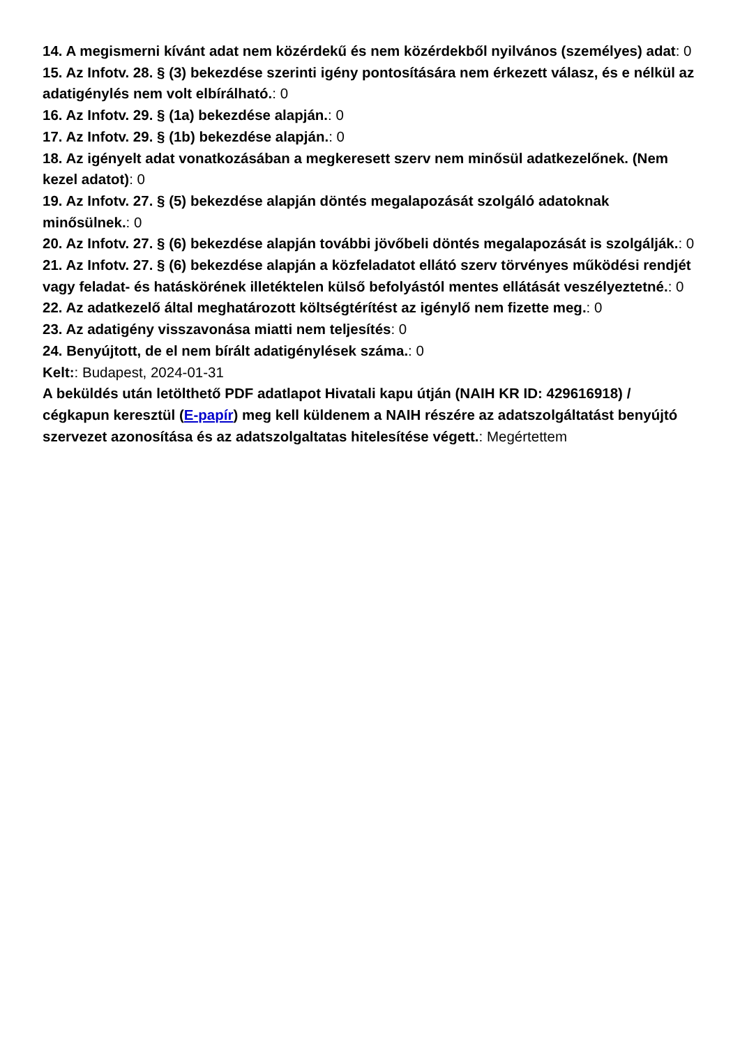14. A megismerni kívánt adat nem közérdekű és nem közérdekből nyilvános (személyes) adat: 0
15. Az Infotv. 28. § (3) bekezdése szerinti igény pontosítására nem érkezett válasz, és e nélkül az adatigénylés nem volt elbírálható.: 0
16. Az Infotv. 29. § (1a) bekezdése alapján.: 0
17. Az Infotv. 29. § (1b) bekezdése alapján.: 0
18. Az igényelt adat vonatkozásában a megkeresett szerv nem minősül adatkezelőnek. (Nem kezel adatot): 0
19. Az Infotv. 27. § (5) bekezdése alapján döntés megalapozását szolgáló adatoknak minősülnek.: 0
20. Az Infotv. 27. § (6) bekezdése alapján további jövőbeli döntés megalapozását is szolgálják.: 0
21. Az Infotv. 27. § (6) bekezdése alapján a közfeladatot ellátó szerv törvényes működési rendjét vagy feladat- és hatáskörének illetéktelen külső befolyástól mentes ellátását veszélyeztetné.: 0
22. Az adatkezelő által meghatározott költségtérítést az igénylő nem fizette meg.: 0
23. Az adatigény visszavonása miatti nem teljesítés: 0
24. Benyújtott, de el nem bírált adatigénylések száma.: 0
Kelt:: Budapest, 2024-01-31
A beküldés után letölthető PDF adatlapot Hivatali kapu útján (NAIH KR ID: 429616918) / cégkapun keresztül (E-papír) meg kell küldenem a NAIH részére az adatszolgáltatást benyújtó szervezet azonosítása és az adatszolgaltatas hitelesítése végett.: Megértettem